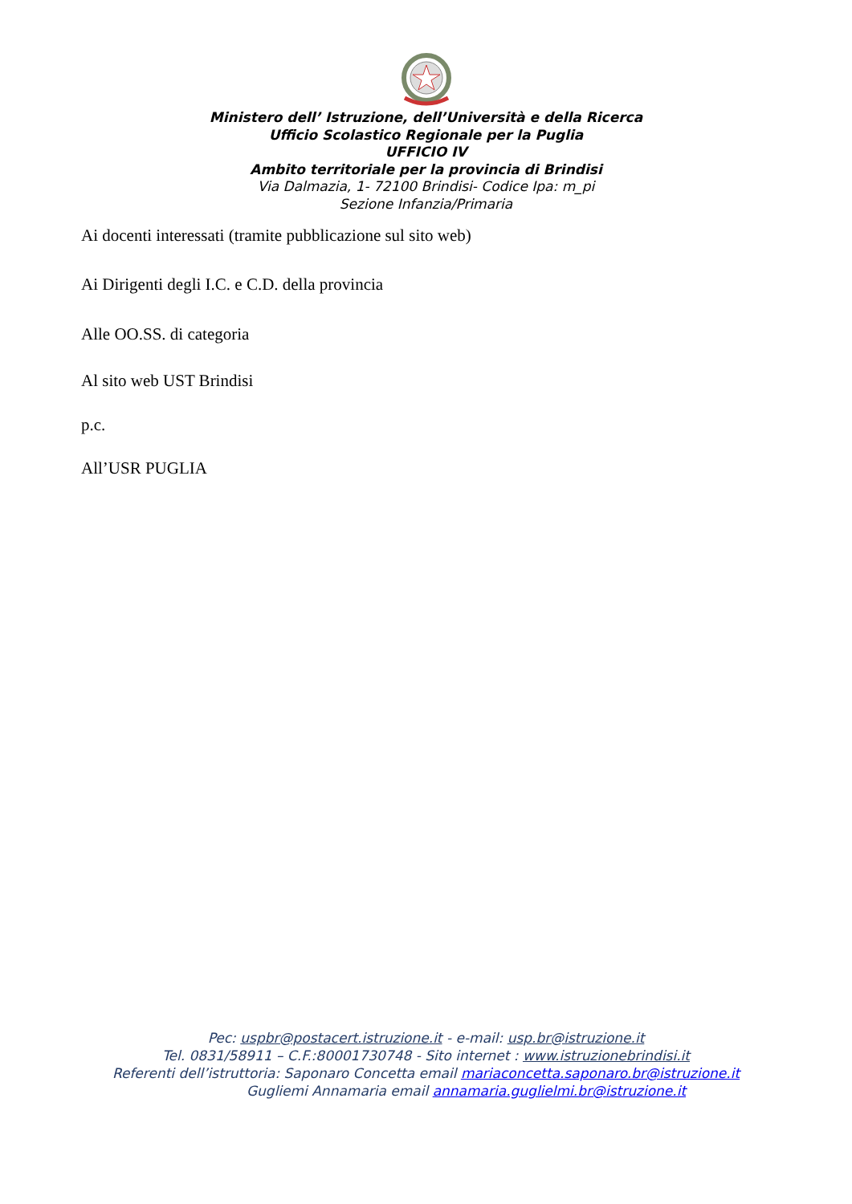Ministero dell’ Istruzione, dell’Università e della Ricerca
Ufficio Scolastico Regionale per la Puglia
UFFICIO IV
Ambito territoriale per la provincia di Brindisi
Via Dalmazia, 1- 72100 Brindisi- Codice Ipa: m_pi
Sezione Infanzia/Primaria
Ai docenti interessati (tramite pubblicazione sul sito web)
Ai Dirigenti degli I.C. e C.D. della provincia
Alle OO.SS. di categoria
Al sito web UST Brindisi
p.c.
All’USR PUGLIA
Pec: uspbr@postacert.istruzione.it - e-mail: usp.br@istruzione.it
Tel. 0831/58911 – C.F.:80001730748 - Sito internet : www.istruzionebrindisi.it
Referenti dell’istruttoria: Saponaro Concetta email mariaconcetta.saponaro.br@istruzione.it
Gugliemi Annamaria email annamaria.guglielmi.br@istruzione.it